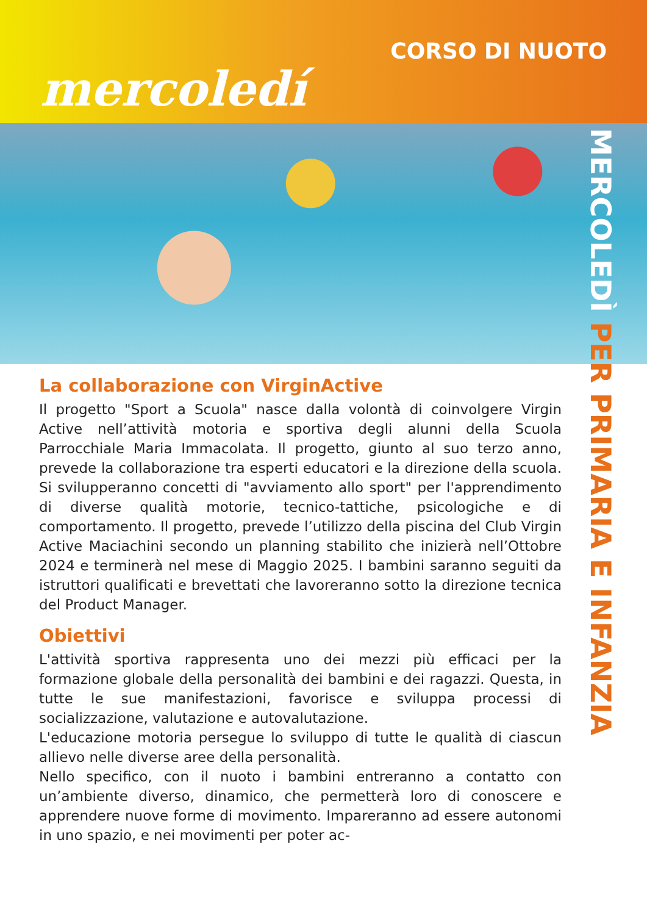CORSO DI NUOTO
mercoledí
MERCOLEDÌ PER PRIMARIA E INFANZIA
La collaborazione con VirginActive
Il progetto "Sport a Scuola" nasce dalla volontà di coinvolgere Virgin Active nell’attività motoria e sportiva degli alunni della Scuola Parrocchiale Maria Immacolata. Il progetto, giunto al suo terzo anno, prevede la collaborazione tra esperti educatori e la direzione della scuola. Si svilupperanno concetti di "avviamento allo sport" per l'apprendimento di diverse qualità motorie, tecnico-tattiche, psicologiche e di comportamento. Il progetto, prevede l’utilizzo della piscina del Club Virgin Active Maciachini secondo un planning stabilito che inizierà nell’Ottobre 2024 e terminerà nel mese di Maggio 2025. I bambini saranno seguiti da istruttori qualificati e brevettati che lavoreranno sotto la direzione tecnica del Product Manager.
Obiettivi
L'attività sportiva rappresenta uno dei mezzi più efficaci per la formazione globale della personalità dei bambini e dei ragazzi. Questa, in tutte le sue manifestazioni, favorisce e sviluppa processi di socializzazione, valutazione e autovalutazione.
L'educazione motoria persegue lo sviluppo di tutte le qualità di ciascun allievo nelle diverse aree della personalità.
Nello specifico, con il nuoto i bambini entreranno a contatto con un’ambiente diverso, dinamico, che permetterà loro di conoscere e apprendere nuove forme di movimento. Impareranno ad essere autonomi in uno spazio, e nei movimenti per poter ac-